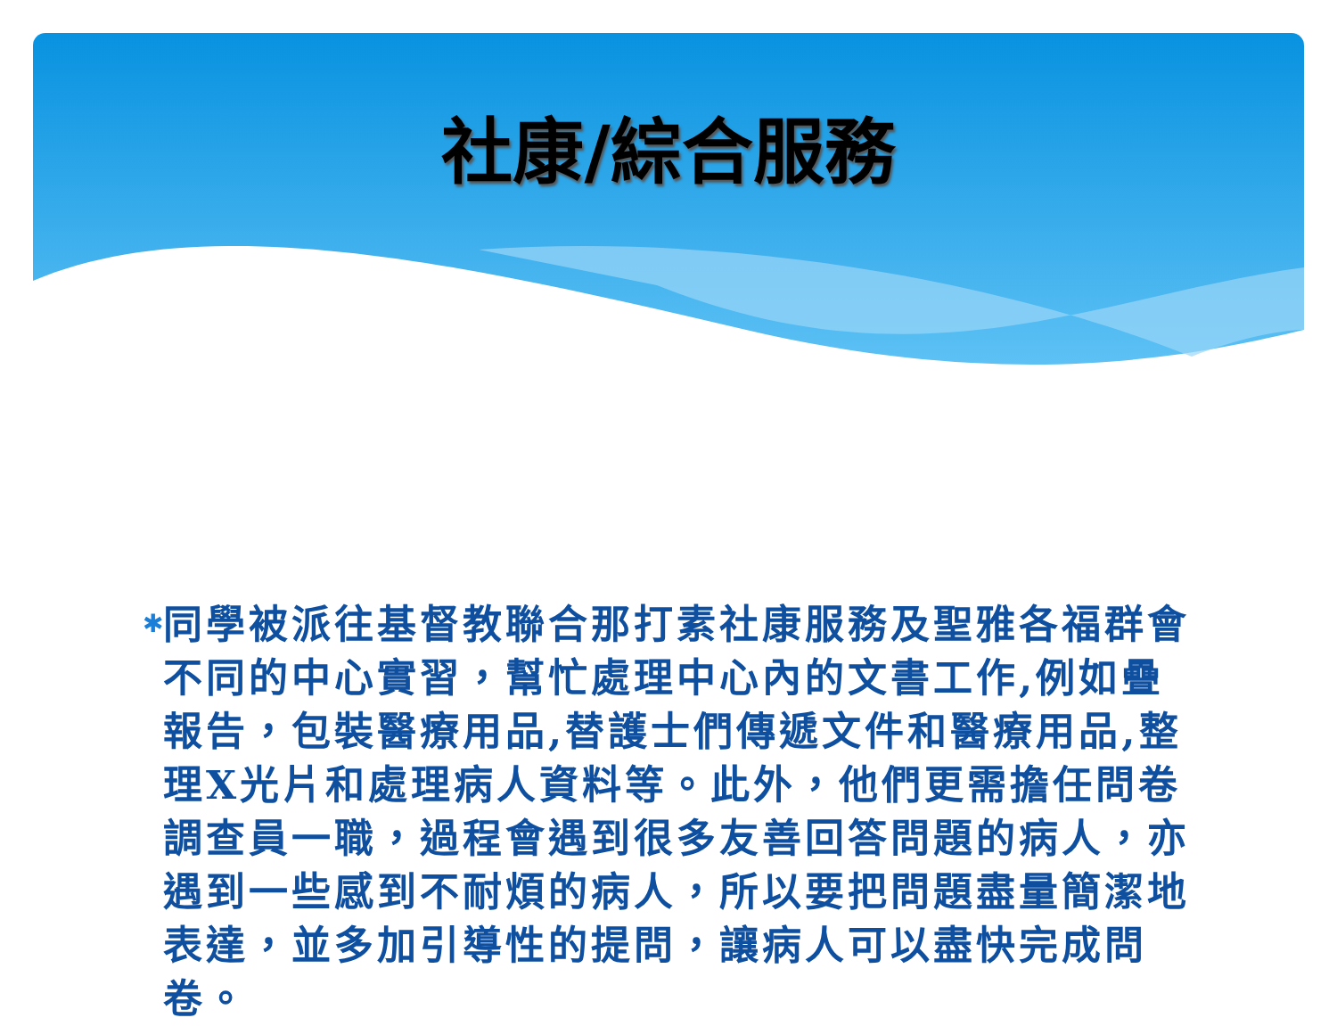社康/綜合服務
✱
同學被派往基督教聯合那打素社康服務及聖雅各福群會不同的中心實習，幫忙處理中心內的文書工作,例如疊報告，包裝醫療用品,替護士們傳遞文件和醫療用品,整理X光片和處理病人資料等。此外，他們更需擔任問卷調查員一職，過程會遇到很多友善回答問題的病人，亦遇到一些感到不耐煩的病人，所以要把問題盡量簡潔地表達，並多加引導性的提問，讓病人可以盡快完成問卷。